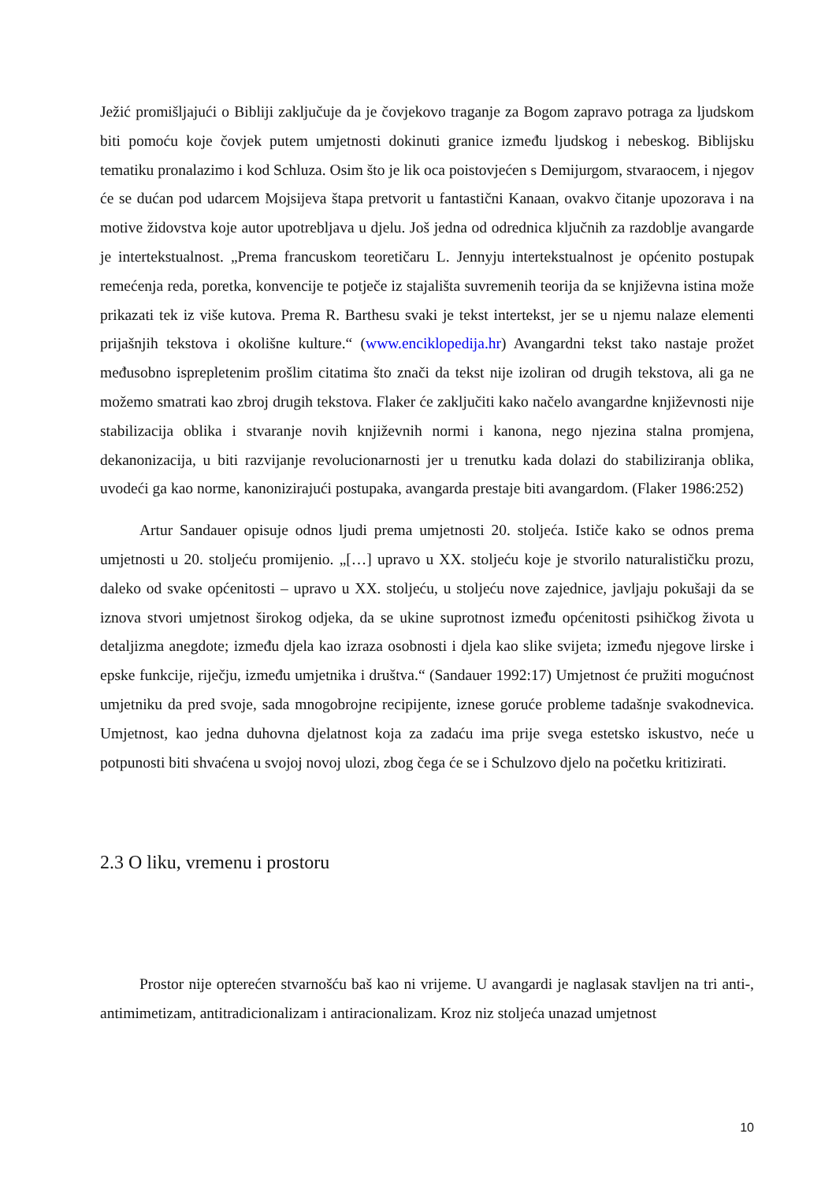Ježić promišljajući o Bibliji zaključuje da je čovjekovo traganje za Bogom zapravo potraga za ljudskom biti pomoću koje čovjek putem umjetnosti dokinuti granice između ljudskog i nebeskog. Biblijsku tematiku pronalazimo i kod Schluza. Osim što je lik oca poistovjećen s Demijurgom, stvaraocem, i njegov će se dućan pod udarcem Mojsijeva štapa pretvorit u fantastični Kanaan, ovakvo čitanje upozorava i na motive židovstva koje autor upotrebljava u djelu. Još jedna od odrednica ključnih za razdoblje avangarde je intertekstualnost. „Prema francuskom teoretičaru L. Jennyju intertekstualnost je općenito postupak remećenja reda, poretka, konvencije te potječe iz stajališta suvremenih teorija da se književna istina može prikazati tek iz više kutova. Prema R. Barthesu svaki je tekst intertekst, jer se u njemu nalaze elementi prijašnjih tekstova i okolišne kulture.“ (www.enciklopedija.hr) Avangardni tekst tako nastaje prožet međusobno isprepletenim prošlim citatima što znači da tekst nije izoliran od drugih tekstova, ali ga ne možemo smatrati kao zbroj drugih tekstova. Flaker će zaključiti kako načelo avangardne književnosti nije stabilizacija oblika i stvaranje novih književnih normi i kanona, nego njezina stalna promjena, dekanonizacija, u biti razvijanje revolucionarnosti jer u trenutku kada dolazi do stabiliziranja oblika, uvodeći ga kao norme, kanonizirajući postupaka, avangarda prestaje biti avangardom. (Flaker 1986:252)
Artur Sandauer opisuje odnos ljudi prema umjetnosti 20. stoljeća. Ističe kako se odnos prema umjetnosti u 20. stoljeću promijenio. „[…] upravo u XX. stoljeću koje je stvorilo naturalističku prozu, daleko od svake općenitosti – upravo u XX. stoljeću, u stoljeću nove zajednice, javljaju pokušaji da se iznova stvori umjetnost širokog odjeka, da se ukine suprotnost između općenitosti psihičkog života u detaljizma anegdote; između djela kao izraza osobnosti i djela kao slike svijeta; između njegove lirske i epske funkcije, riječju, između umjetnika i društva.“ (Sandauer 1992:17) Umjetnost će pružiti mogućnost umjetniku da pred svoje, sada mnogobrojne recipijente, iznese goruće probleme tadašnje svakodnevica. Umjetnost, kao jedna duhovna djelatnost koja za zadaću ima prije svega estetsko iskustvo, neće u potpunosti biti shvaćena u svojoj novoj ulozi, zbog čega će se i Schulzovo djelo na početku kritizirati.
2.3 O liku, vremenu i prostoru
Prostor nije opterećen stvarnošću baš kao ni vrijeme. U avangardi je naglasak stavljen na tri anti-, antimimetizam, antitradicionalizam i antiracionalizam. Kroz niz stoljeća unazad umjetnost
10